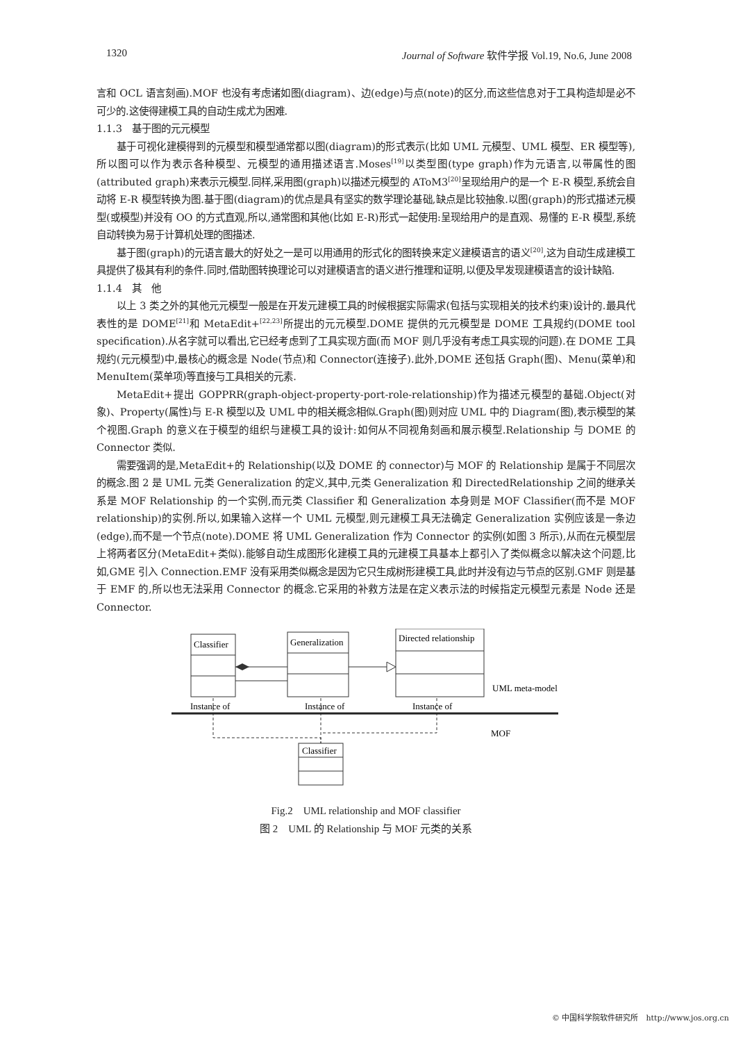1320 Journal of Software 软件学报 Vol.19, No.6, June 2008
言和 OCL 语言刻画).MOF 也没有考虑诸如图(diagram)、边(edge)与点(note)的区分,而这些信息对于工具构造却是必不可少的.这使得建模工具的自动生成尤为困难.
1.1.3　基于图的元元模型
基于可视化建模得到的元模型和模型通常都以图(diagram)的形式表示(比如 UML 元模型、UML 模型、ER 模型等),所以图可以作为表示各种模型、元模型的通用描述语言.Moses<sup>[19]</sup>以类型图(type graph)作为元语言,以带属性的图(attributed graph)来表示元模型.同样,采用图(graph)以描述元模型的 AToM3<sup>[20]</sup>呈现给用户的是一个 E-R 模型,系统会自动将 E-R 模型转换为图.基于图(diagram)的优点是具有坚实的数学理论基础,缺点是比较抽象.以图(graph)的形式描述元模型(或模型)并没有 OO 的方式直观,所以,通常图和其他(比如 E-R)形式一起使用:呈现给用户的是直观、易懂的 E-R 模型,系统自动转换为易于计算机处理的图描述.
基于图(graph)的元语言最大的好处之一是可以用通用的形式化的图转换来定义建模语言的语义<sup>[20]</sup>,这为自动生成建模工具提供了极其有利的条件.同时,借助图转换理论可以对建模语言的语义进行推理和证明,以便及早发现建模语言的设计缺陷.
1.1.4　其　他
以上 3 类之外的其他元元模型一般是在开发元建模工具的时候根据实际需求(包括与实现相关的技术约束)设计的.最具代表性的是 DOME<sup>[21]</sup>和 MetaEdit+<sup>[22,23]</sup>所提出的元元模型.DOME 提供的元元模型是 DOME 工具规约(DOME tool specification).从名字就可以看出,它已经考虑到了工具实现方面(而 MOF 则几乎没有考虑工具实现的问题).在 DOME 工具规约(元元模型)中,最核心的概念是 Node(节点)和 Connector(连接子).此外,DOME 还包括 Graph(图)、Menu(菜单)和 MenuItem(菜单项)等直接与工具相关的元素.
MetaEdit+提出 GOPPRR(graph-object-property-port-role-relationship)作为描述元模型的基础.Object(对象)、Property(属性)与 E-R 模型以及 UML 中的相关概念相似.Graph(图)则对应 UML 中的 Diagram(图),表示模型的某个视图.Graph 的意义在于模型的组织与建模工具的设计:如何从不同视角刻画和展示模型.Relationship 与 DOME 的 Connector 类似.
需要强调的是,MetaEdit+的 Relationship(以及 DOME 的 connector)与 MOF 的 Relationship 是属于不同层次的概念.图 2 是 UML 元类 Generalization 的定义,其中,元类 Generalization 和 DirectedRelationship 之间的继承关系是 MOF Relationship 的一个实例,而元类 Classifier 和 Generalization 本身则是 MOF Classifier(而不是 MOF relationship)的实例.所以,如果输入这样一个 UML 元模型,则元建模工具无法确定 Generalization 实例应该是一条边(edge),而不是一个节点(note).DOME 将 UML Generalization 作为 Connector 的实例(如图 3 所示),从而在元模型层上将两者区分(MetaEdit+类似).能够自动生成图形化建模工具的元建模工具基本上都引入了类似概念以解决这个问题,比如,GME 引入 Connection.EMF 没有采用类似概念是因为它只生成树形建模工具,此时并没有边与节点的区别.GMF 则是基于 EMF 的,所以也无法采用 Connector 的概念.它采用的补救方法是在定义表示法的时候指定元模型元素是 Node 还是 Connector.
Classifier
Generalization
Directed relationship
UML meta-model
Instance of
Instance of
Instance of
MOF
Classifier
Fig.2　UML relationship and MOF classifier
图 2　UML 的 Relationship 与 MOF 元类的关系
© 中国科学院软件研究所　http://www.jos.org.cn